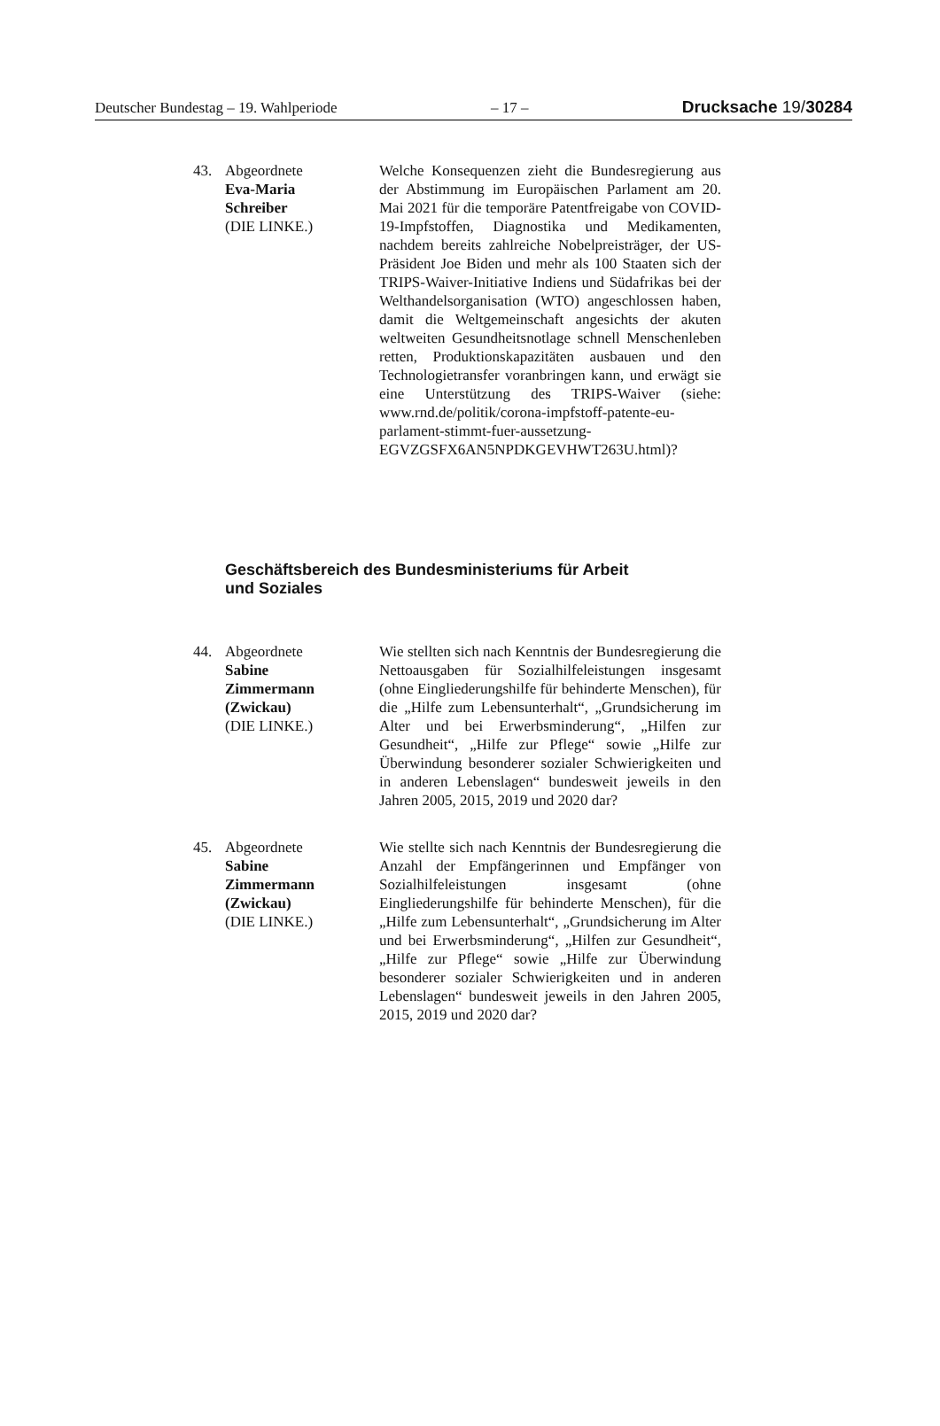Deutscher Bundestag – 19. Wahlperiode – 17 – Drucksache 19/30284
43. Abgeordnete
Eva-Maria
Schreiber
(DIE LINKE.)
Welche Konsequenzen zieht die Bundesregierung aus der Abstimmung im Europäischen Parlament am 20. Mai 2021 für die temporäre Patentfreigabe von COVID-19-Impfstoffen, Diagnostika und Medikamenten, nachdem bereits zahlreiche Nobelpreisträger, der US-Präsident Joe Biden und mehr als 100 Staaten sich der TRIPS-Waiver-Initiative Indiens und Südafrikas bei der Welthandelsorganisation (WTO) angeschlossen haben, damit die Weltgemeinschaft angesichts der akuten weltweiten Gesundheitsnotlage schnell Menschenleben retten, Produktionskapazitäten ausbauen und den Technologietransfer voranbringen kann, und erwägt sie eine Unterstützung des TRIPS-Waiver (siehe: www.rnd.de/politik/corona-impfstoff-patente-eu-parlament-stimmt-fuer-aussetzung-EGVZGSFX6AN5NPDKGEVHWT263U.html)?
Geschäftsbereich des Bundesministeriums für Arbeit
und Soziales
44. Abgeordnete
Sabine
Zimmermann
(Zwickau)
(DIE LINKE.)
Wie stellten sich nach Kenntnis der Bundesregierung die Nettoausgaben für Sozialhilfeleistungen insgesamt (ohne Eingliederungshilfe für behinderte Menschen), für die „Hilfe zum Lebensunterhalt“, „Grundsicherung im Alter und bei Erwerbsminderung“, „Hilfen zur Gesundheit“, „Hilfe zur Pflege“ sowie „Hilfe zur Überwindung besonderer sozialer Schwierigkeiten und in anderen Lebenslagen“ bundesweit jeweils in den Jahren 2005, 2015, 2019 und 2020 dar?
45. Abgeordnete
Sabine
Zimmermann
(Zwickau)
(DIE LINKE.)
Wie stellte sich nach Kenntnis der Bundesregierung die Anzahl der Empfängerinnen und Empfänger von Sozialhilfeleistungen insgesamt (ohne Eingliederungshilfe für behinderte Menschen), für die „Hilfe zum Lebensunterhalt“, „Grundsicherung im Alter und bei Erwerbsminderung“, „Hilfen zur Gesundheit“, „Hilfe zur Pflege“ sowie „Hilfe zur Überwindung besonderer sozialer Schwierigkeiten und in anderen Lebenslagen“ bundesweit jeweils in den Jahren 2005, 2015, 2019 und 2020 dar?